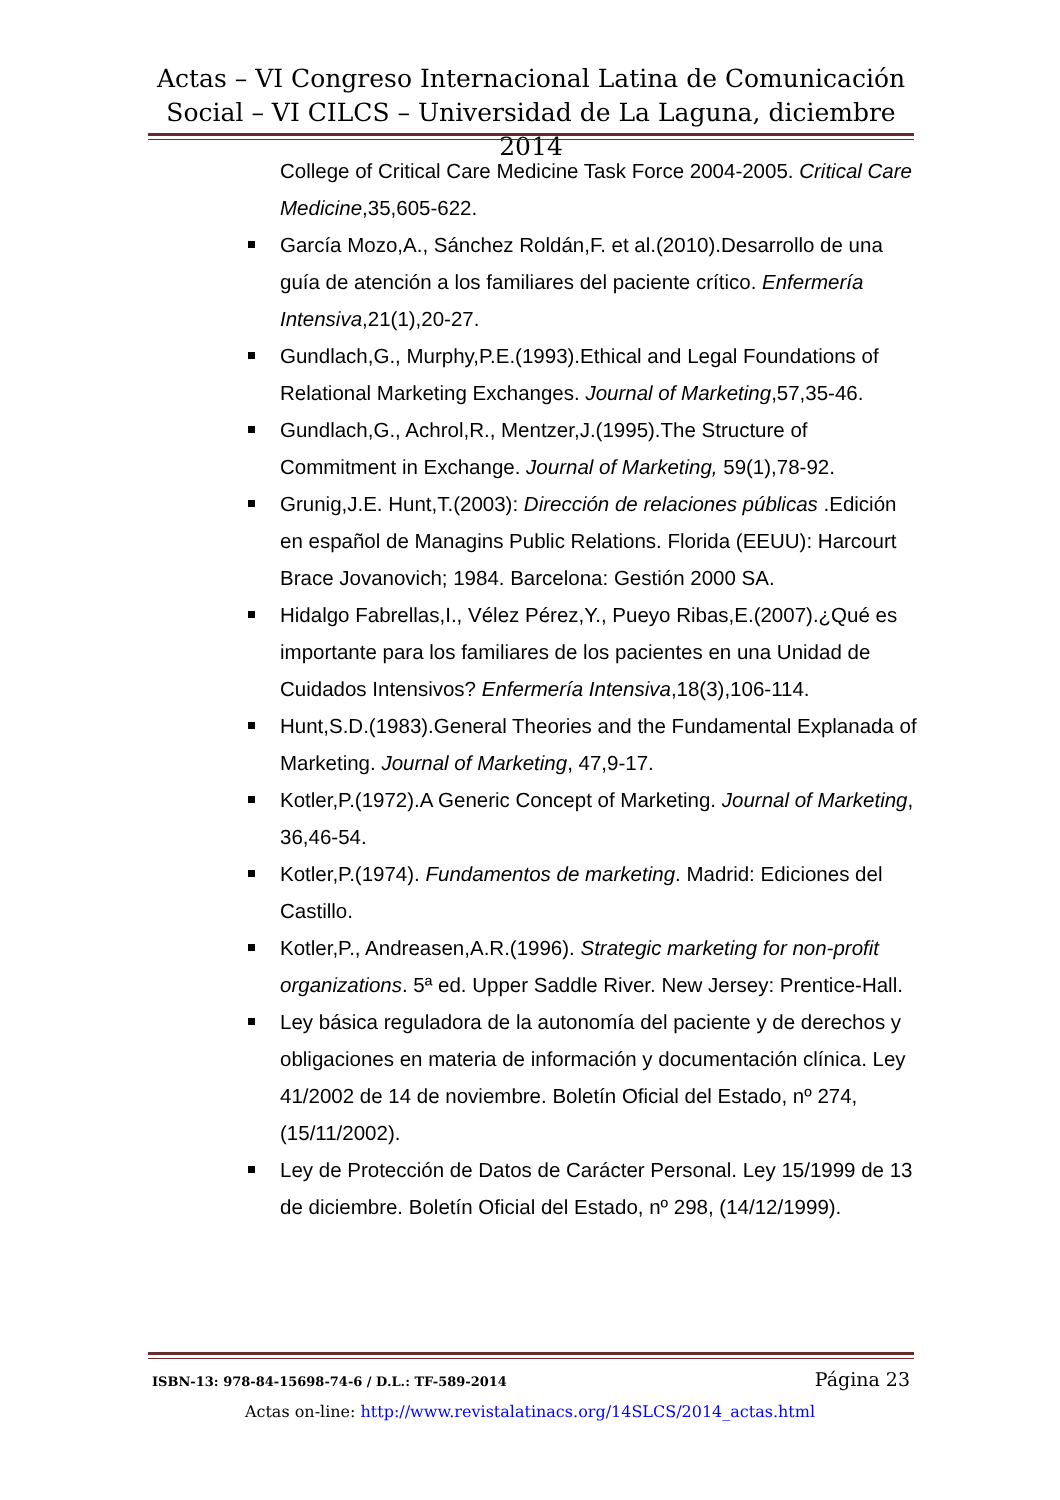Actas – VI Congreso Internacional Latina de Comunicación Social – VI CILCS – Universidad de La Laguna, diciembre 2014
College of Critical Care Medicine Task Force 2004-2005. Critical Care Medicine,35,605-622.
García Mozo,A., Sánchez Roldán,F. et al.(2010).Desarrollo de una guía de atención a los familiares del paciente crítico. Enfermería Intensiva,21(1),20-27.
Gundlach,G., Murphy,P.E.(1993).Ethical and Legal Foundations of Relational Marketing Exchanges. Journal of Marketing,57,35-46.
Gundlach,G., Achrol,R., Mentzer,J.(1995).The Structure of Commitment in Exchange. Journal of Marketing, 59(1),78-92.
Grunig,J.E. Hunt,T.(2003): Dirección de relaciones públicas .Edición en español de Managins Public Relations. Florida (EEUU): Harcourt Brace Jovanovich; 1984. Barcelona: Gestión 2000 SA.
Hidalgo Fabrellas,I., Vélez Pérez,Y., Pueyo Ribas,E.(2007).¿Qué es importante para los familiares de los pacientes en una Unidad de Cuidados Intensivos? Enfermería Intensiva,18(3),106-114.
Hunt,S.D.(1983).General Theories and the Fundamental Explanada of Marketing. Journal of Marketing, 47,9-17.
Kotler,P.(1972).A Generic Concept of Marketing. Journal of Marketing, 36,46-54.
Kotler,P.(1974). Fundamentos de marketing. Madrid: Ediciones del Castillo.
Kotler,P., Andreasen,A.R.(1996). Strategic marketing for non-profit organizations. 5ª ed. Upper Saddle River. New Jersey: Prentice-Hall.
Ley básica reguladora de la autonomía del paciente y de derechos y obligaciones en materia de información y documentación clínica. Ley 41/2002 de 14 de noviembre. Boletín Oficial del Estado, nº 274, (15/11/2002).
Ley de Protección de Datos de Carácter Personal. Ley 15/1999 de 13 de diciembre. Boletín Oficial del Estado, nº 298, (14/12/1999).
ISBN-13: 978-84-15698-74-6 / D.L.: TF-589-2014 Página 23
Actas on-line: http://www.revistalatinacs.org/14SLCS/2014_actas.html